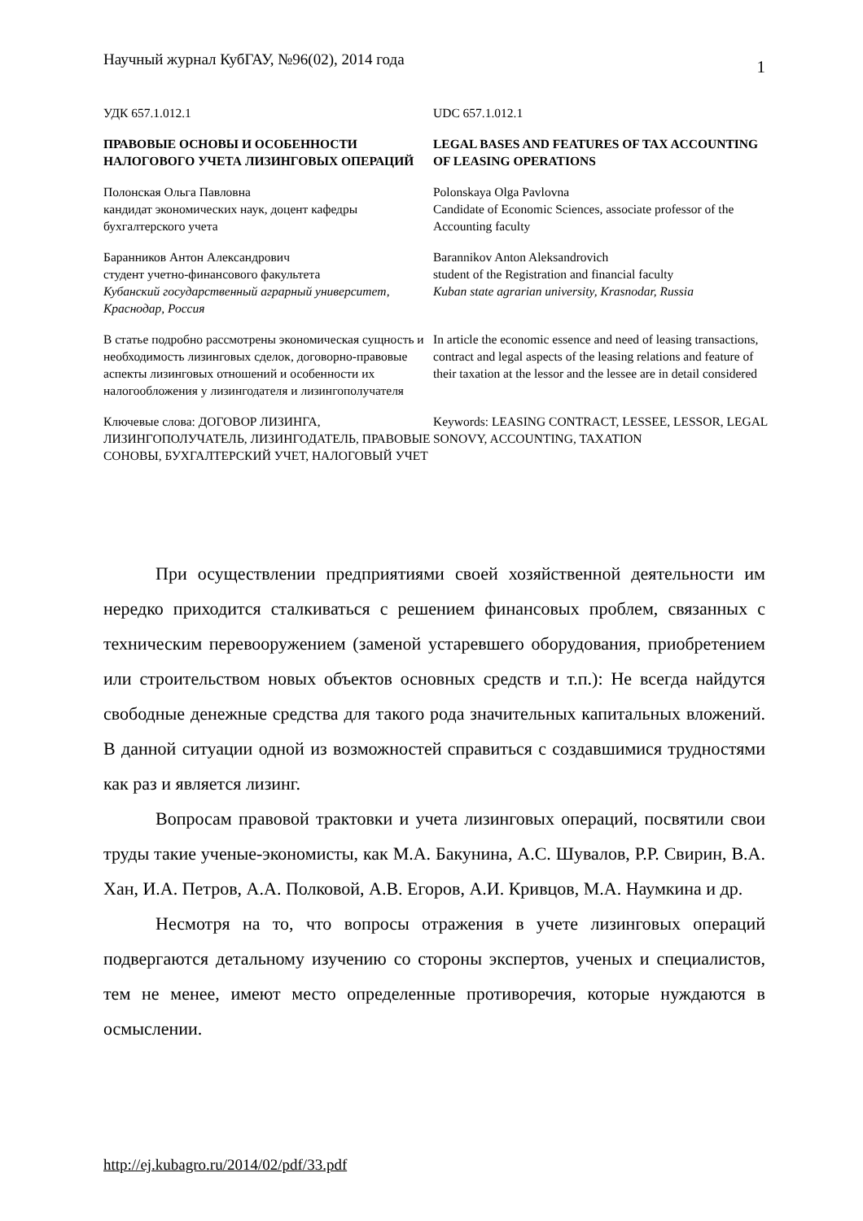Научный журнал КубГАУ, №96(02), 2014 года 1
УДК 657.1.012.1 UDC 657.1.012.1
ПРАВОВЫЕ ОСНОВЫ И ОСОБЕННОСТИ НАЛОГОВОГО УЧЕТА ЛИЗИНГОВЫХ ОПЕРАЦИЙ
LEGAL BASES AND FEATURES OF TAX ACCOUNTING OF LEASING OPERATIONS
Полонская Ольга Павловна
кандидат экономических наук, доцент кафедры бухгалтерского учета
Polonskaya Olga Pavlovna
Candidate of Economic Sciences, associate professor of the Accounting faculty
Баранников Антон Александрович
студент учетно-финансового факультета
Кубанский государственный аграрный университет, Краснодар, Россия
Barannikov Anton Aleksandrovich
student of the Registration and financial faculty
Kuban state agrarian university, Krasnodar, Russia
В статье подробно рассмотрены экономическая сущность и необходимость лизинговых сделок, договорно-правовые аспекты лизинговых отношений и особенности их налогообложения у лизингодателя и лизингополучателя
In article the economic essence and need of leasing transactions, contract and legal aspects of the leasing relations and feature of their taxation at the lessor and the lessee are in detail considered
Ключевые слова: ДОГОВОР ЛИЗИНГА, ЛИЗИНГОПОЛУЧАТЕЛЬ, ЛИЗИНГОДАТЕЛЬ, ПРАВОВЫЕ СОНОВЫ, БУХГАЛТЕРСКИЙ УЧЕТ, НАЛОГОВЫЙ УЧЕТ
Keywords: LEASING CONTRACT, LESSEE, LESSOR, LEGAL SONOVY, ACCOUNTING, TAXATION
При осуществлении предприятиями своей хозяйственной деятельности им нередко приходится сталкиваться с решением финансовых проблем, связанных с техническим перевооружением (заменой устаревшего оборудования, приобретением или строительством новых объектов основных средств и т.п.): Не всегда найдутся свободные денежные средства для такого рода значительных капитальных вложений. В данной ситуации одной из возможностей справиться с создавшимися трудностями как раз и является лизинг.
Вопросам правовой трактовки и учета лизинговых операций, посвятили свои труды такие ученые-экономисты, как М.А. Бакунина, А.С. Шувалов, Р.Р. Свирин, В.А. Хан, И.А. Петров, А.А. Полковой, А.В. Егоров, А.И. Кривцов, М.А. Наумкина и др.
Несмотря на то, что вопросы отражения в учете лизинговых операций подвергаются детальному изучению со стороны экспертов, ученых и специалистов, тем не менее, имеют место определенные противоречия, которые нуждаются в осмыслении.
http://ej.kubagro.ru/2014/02/pdf/33.pdf